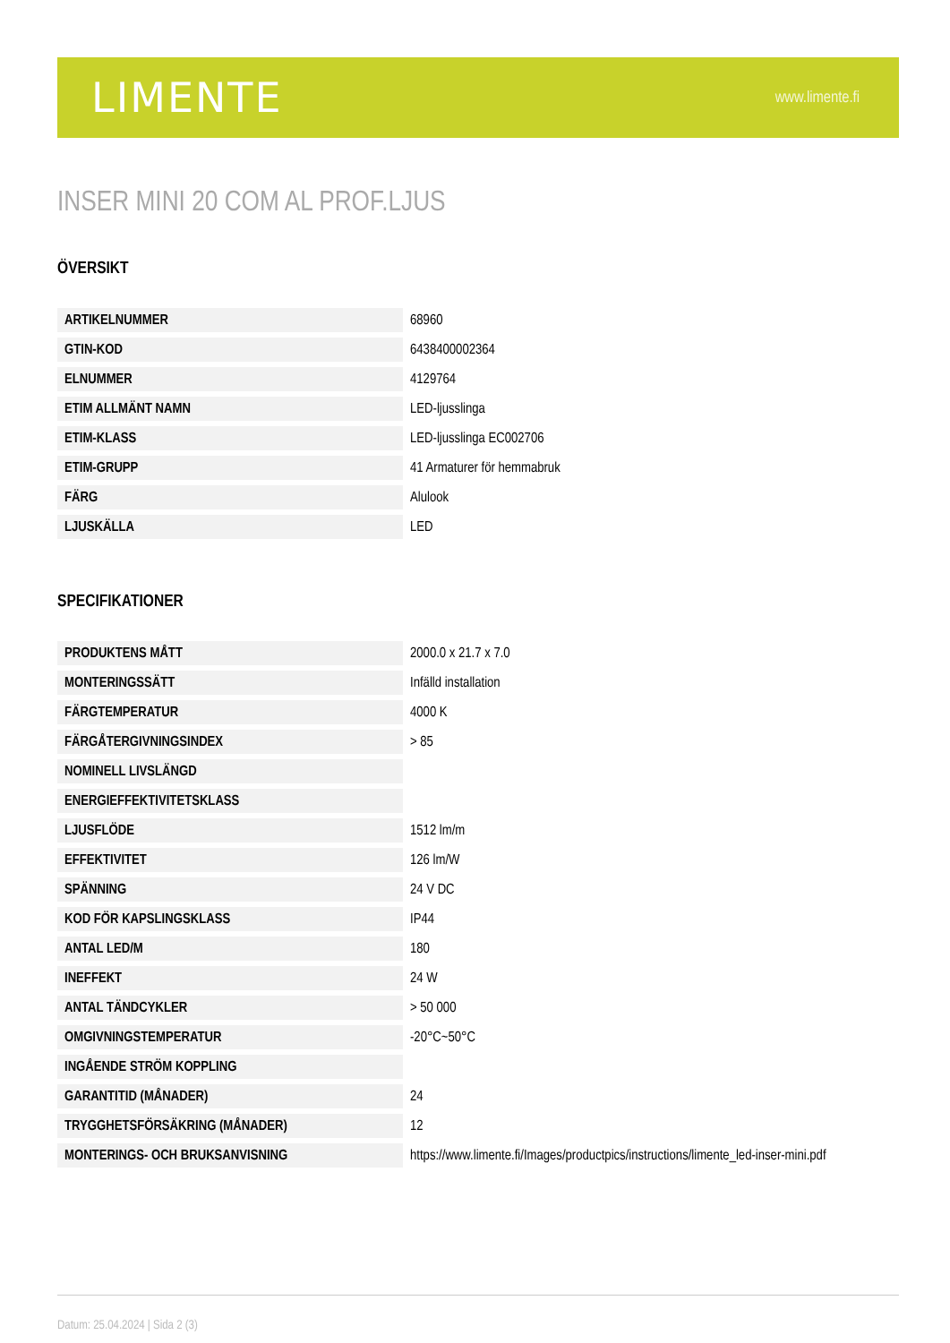LIMENTE
www.limente.fi
INSER MINI 20 COM AL PROF.LJUS
ÖVERSIKT
| ARTIKELNUMMER | 68960 |
| GTIN-KOD | 6438400002364 |
| ELNUMMER | 4129764 |
| ETIM ALLMÄNT NAMN | LED-ljusslinga |
| ETIM-KLASS | LED-ljusslinga EC002706 |
| ETIM-GRUPP | 41 Armaturer för hemmabruk |
| FÄRG | Alulook |
| LJUSKÄLLA | LED |
SPECIFIKATIONER
| PRODUKTENS MÅTT | 2000.0 x 21.7 x 7.0 |
| MONTERINGSSÄTT | Infälld installation |
| FÄRGTEMPERATUR | 4000 K |
| FÄRGÅTERGIVNINGSINDEX | > 85 |
| NOMINELL LIVSLÄNGD | |
| ENERGIEFFEKTIVITETSKLASS | |
| LJUSFLÖDE | 1512 lm/m |
| EFFEKTIVITET | 126 lm/W |
| SPÄNNING | 24 V DC |
| KOD FÖR KAPSLINGSKLASS | IP44 |
| ANTAL LED/M | 180 |
| INEFFEKT | 24 W |
| ANTAL TÄNDCYKLER | > 50 000 |
| OMGIVNINGSTEMPERATUR | -20°C~50°C |
| INGÅENDE STRÖM KOPPLING | |
| GARANTITID (MÅNADER) | 24 |
| TRYGGHETSFÖRSÄKRING (MÅNADER) | 12 |
| MONTERINGS- OCH BRUKSANVISNING | https://www.limente.fi/Images/productpics/instructions/limente_led-inser-mini.pdf |
Datum: 25.04.2024 | Sida 2 (3)